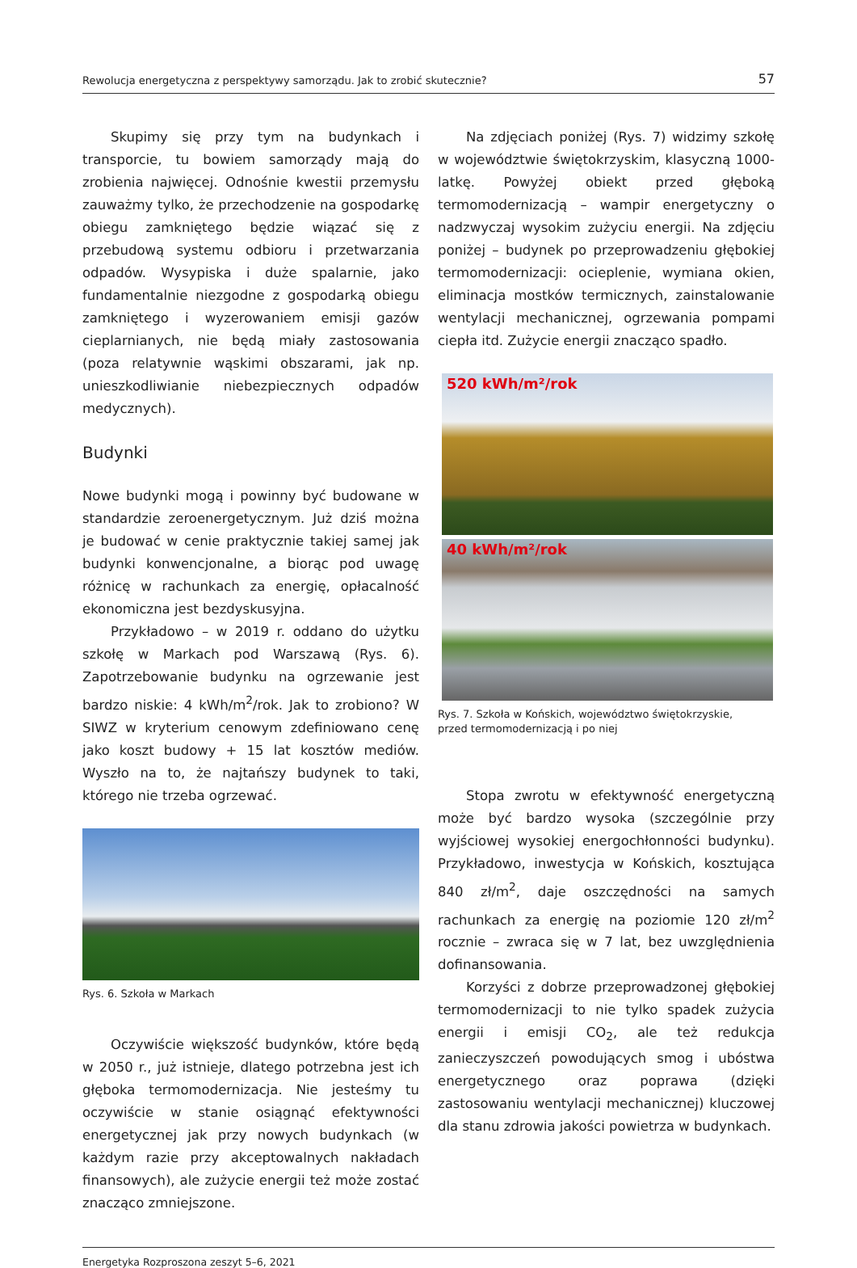Rewolucja energetyczna z perspektywy samorządu. Jak to zrobić skutecznie? 57
Skupimy się przy tym na budynkach i transporcie, tu bowiem samorządy mają do zrobienia najwięcej. Odnośnie kwestii przemysłu zauważmy tylko, że przechodzenie na gospodarkę obiegu zamkniętego będzie wiązać się z przebudową systemu odbioru i przetwarzania odpadów. Wysypiska i duże spalarnie, jako fundamentalnie niezgodne z gospodarką obiegu zamkniętego i wyzerowaniem emisji gazów cieplarnianych, nie będą miały zastosowania (poza relatywnie wąskimi obszarami, jak np. unieszkodliwianie niebezpiecznych odpadów medycznych).
Budynki
Nowe budynki mogą i powinny być budowane w standardzie zeroenergetycznym. Już dziś można je budować w cenie praktycznie takiej samej jak budynki konwencjonalne, a biorąc pod uwagę różnicę w rachunkach za energię, opłacalność ekonomiczna jest bezdyskusyjna.
Przykładowo – w 2019 r. oddano do użytku szkołę w Markach pod Warszawą (Rys. 6). Zapotrzebowanie budynku na ogrzewanie jest bardzo niskie: 4 kWh/m<sup>2</sup>/rok. Jak to zrobiono? W SIWZ w kryterium cenowym zdefiniowano cenę jako koszt budowy + 15 lat kosztów mediów. Wyszło na to, że najtańszy budynek to taki, którego nie trzeba ogrzewać.
Rys. 6. Szkoła w Markach
Oczywiście większość budynków, które będą w 2050 r., już istnieje, dlatego potrzebna jest ich głęboka termomodernizacja. Nie jesteśmy tu oczywiście w stanie osiągnąć efektywności energetycznej jak przy nowych budynkach (w każdym razie przy akceptowalnych nakładach finansowych), ale zużycie energii też może zostać znacząco zmniejszone.
Na zdjęciach poniżej (Rys. 7) widzimy szkołę w województwie świętokrzyskim, klasyczną 1000-latkę. Powyżej obiekt przed głęboką termomodernizacją – wampir energetyczny o nadzwyczaj wysokim zużyciu energii. Na zdjęciu poniżej – budynek po przeprowadzeniu głębokiej termomodernizacji: ocieplenie, wymiana okien, eliminacja mostków termicznych, zainstalowanie wentylacji mechanicznej, ogrzewania pompami ciepła itd. Zużycie energii znacząco spadło.
520 kWh/m²/rok
40 kWh/m²/rok
Rys. 7. Szkoła w Końskich, województwo świętokrzyskie,
przed termomodernizacją i po niej
Stopa zwrotu w efektywność energetyczną może być bardzo wysoka (szczególnie przy wyjściowej wysokiej energochłonności budynku). Przykładowo, inwestycja w Końskich, kosztująca 840 zł/m<sup>2</sup>, daje oszczędności na samych rachunkach za energię na poziomie 120 zł/m<sup>2</sup> rocznie – zwraca się w 7 lat, bez uwzględnienia dofinansowania.
Korzyści z dobrze przeprowadzonej głębokiej termomodernizacji to nie tylko spadek zużycia energii i emisji CO<sub>2</sub>, ale też redukcja zanieczyszczeń powodujących smog i ubóstwa energetycznego oraz poprawa (dzięki zastosowaniu wentylacji mechanicznej) kluczowej dla stanu zdrowia jakości powietrza w budynkach.
Energetyka Rozproszona zeszyt 5–6, 2021